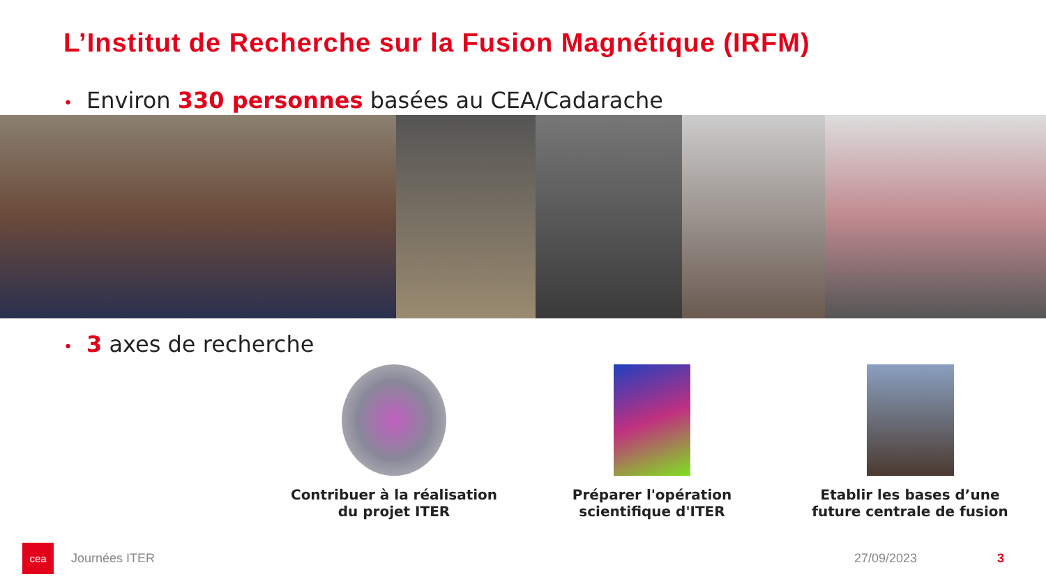L’Institut de Recherche sur la Fusion Magnétique (IRFM)
• Environ 330 personnes basées au CEA/Cadarache
• 3 axes de recherche
Contribuer à la réalisation du projet ITER
Préparer l'opération scientifique d'ITER
Etablir les bases d’une future centrale de fusion
cea
Journées ITER 27/09/2023 3